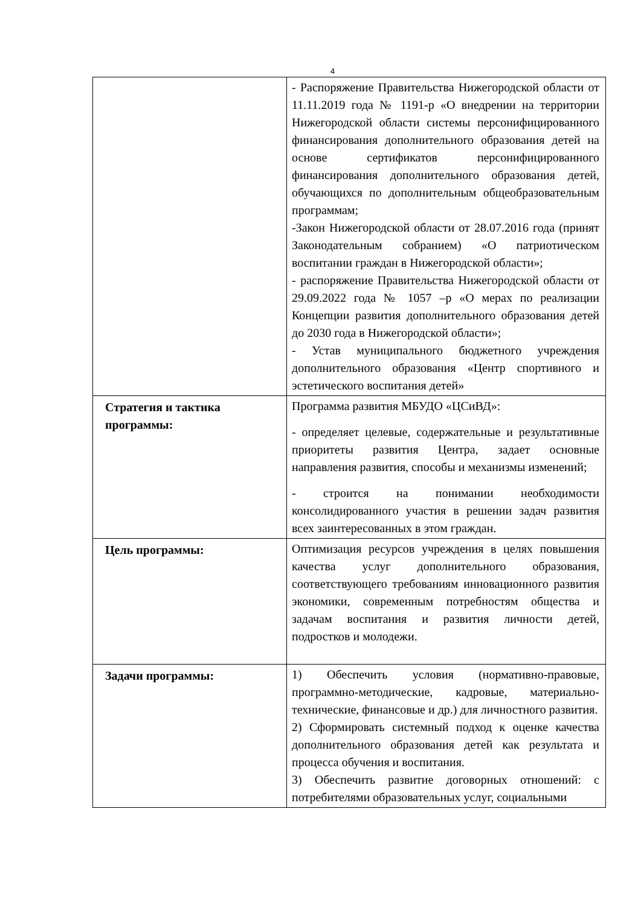4
| | - Распоряжение Правительства Нижегородской области от 11.11.2019 года № 1191-р «О внедрении на территории Нижегородской области системы персонифицированного финансирования дополнительного образования детей на основе сертификатов персонифицированного финансирования дополнительного образования детей, обучающихся по дополнительным общеобразовательным программам; -Закон Нижегородской области от 28.07.2016 года (принят Законодательным собранием) «О патриотическом воспитании граждан в Нижегородской области»; - распоряжение Правительства Нижегородской области от 29.09.2022 года № 1057 –р «О мерах по реализации Концепции развития дополнительного образования детей до 2030 года в Нижегородской области»; - Устав муниципального бюджетного учреждения дополнительного образования «Центр спортивного и эстетического воспитания детей» |
| Стратегия и тактика программы: | Программа развития МБУДО «ЦСиВД»: - определяет целевые, содержательные и результативные приоритеты развития Центра, задает основные направления развития, способы и механизмы изменений; - строится на понимании необходимости консолидированного участия в решении задач развития всех заинтересованных в этом граждан. |
| Цель программы: | Оптимизация ресурсов учреждения в целях повышения качества услуг дополнительного образования, соответствующего требованиям инновационного развития экономики, современным потребностям общества и задачам воспитания и развития личности детей, подростков и молодежи. |
| Задачи программы: | 1) Обеспечить условия (нормативно-правовые, программно-методические, кадровые, материально-технические, финансовые и др.) для личностного развития. 2) Сформировать системный подход к оценке качества дополнительного образования детей как результата и процесса обучения и воспитания. 3) Обеспечить развитие договорных отношений: с потребителями образовательных услуг, социальными |